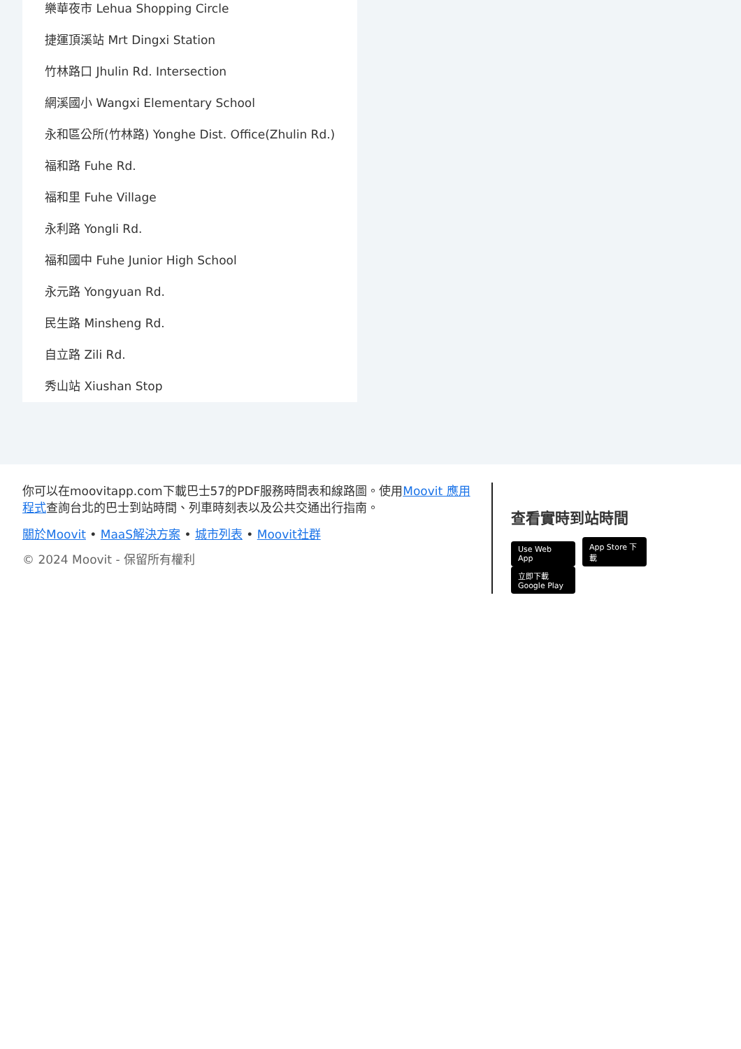樂華夜市 Lehua Shopping Circle
捷運頂溪站 Mrt Dingxi Station
竹林路口 Jhulin Rd. Intersection
網溪國小 Wangxi Elementary School
永和區公所(竹林路) Yonghe Dist. Office(Zhulin Rd.)
福和路 Fuhe Rd.
福和里 Fuhe Village
永利路 Yongli Rd.
福和國中 Fuhe Junior High School
永元路 Yongyuan Rd.
民生路 Minsheng Rd.
自立路 Zili Rd.
秀山站 Xiushan Stop
你可以在moovitapp.com下載巴士57的PDF服務時間表和線路圖。使用Moovit 應用程式查詢台北的巴士到站時間、列車時刻表以及公共交通出行指南。
關於Moovit • MaaS解決方案 • 城市列表 • Moovit社群
© 2024 Moovit - 保留所有權利
查看實時到站時間
Use Web App App Store 下載 立即下載 Google Play